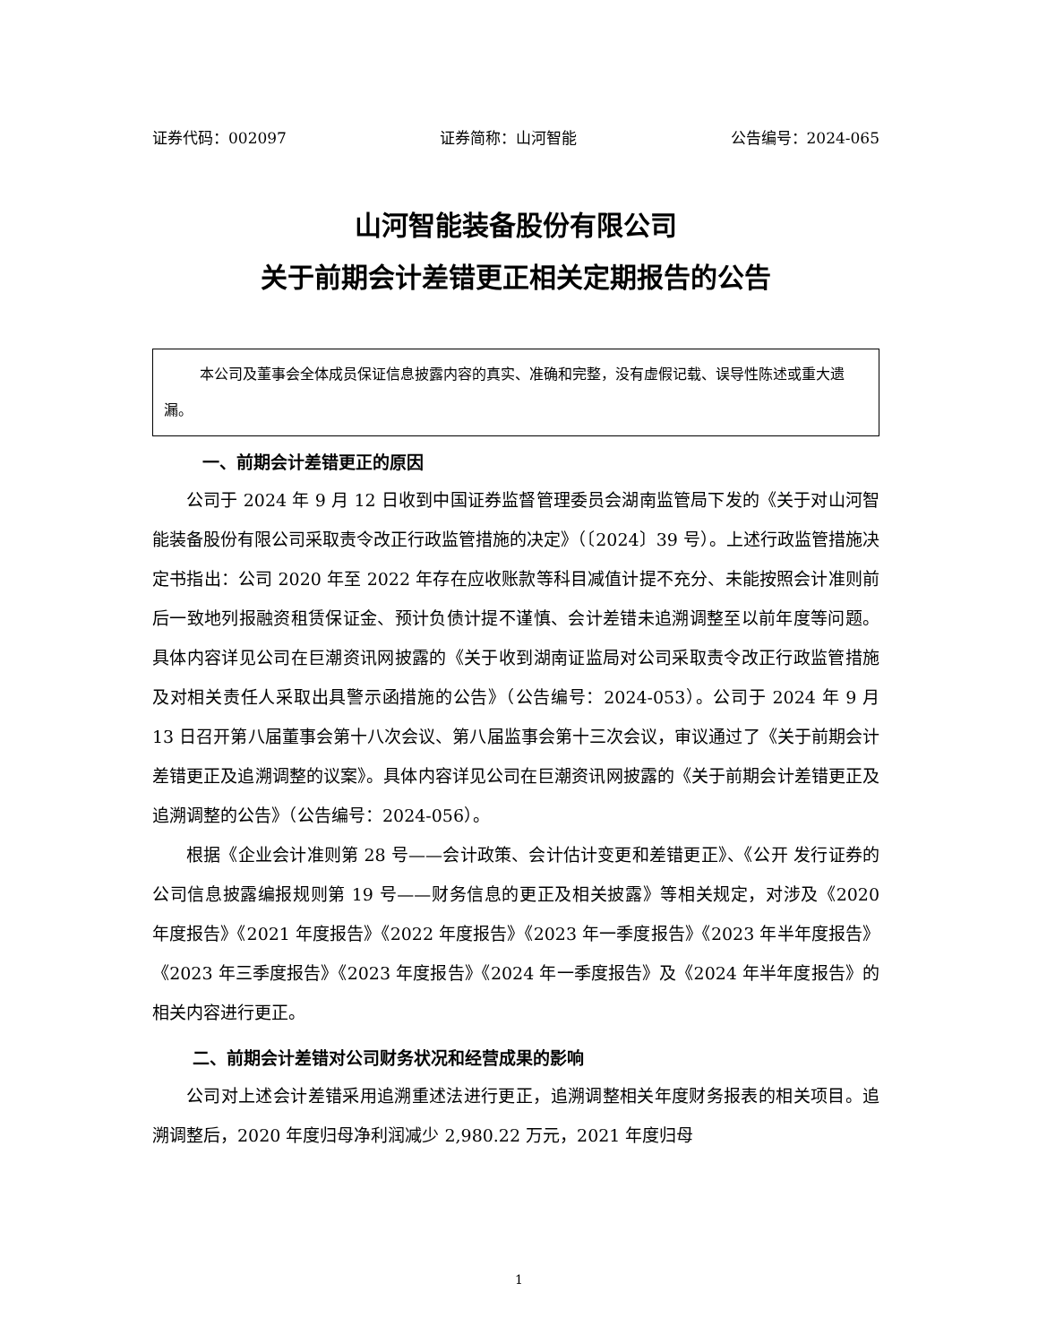证券代码：002097 证券简称：山河智能 公告编号：2024-065
山河智能装备股份有限公司
关于前期会计差错更正相关定期报告的公告
本公司及董事会全体成员保证信息披露内容的真实、准确和完整，没有虚假记载、误导性陈述或重大遗漏。
一、前期会计差错更正的原因
公司于 2024 年 9 月 12 日收到中国证券监督管理委员会湖南监管局下发的《关于对山河智能装备股份有限公司采取责令改正行政监管措施的决定》（〔2024〕39 号）。上述行政监管措施决定书指出：公司 2020 年至 2022 年存在应收账款等科目减值计提不充分、未能按照会计准则前后一致地列报融资租赁保证金、预计负债计提不谨慎、会计差错未追溯调整至以前年度等问题。具体内容详见公司在巨潮资讯网披露的《关于收到湖南证监局对公司采取责令改正行政监管措施及对相关责任人采取出具警示函措施的公告》（公告编号：2024-053）。公司于 2024 年 9 月 13 日召开第八届董事会第十八次会议、第八届监事会第十三次会议，审议通过了《关于前期会计差错更正及追溯调整的议案》。具体内容详见公司在巨潮资讯网披露的《关于前期会计差错更正及追溯调整的公告》（公告编号：2024-056）。
根据《企业会计准则第 28 号——会计政策、会计估计变更和差错更正》、《公开 发行证券的公司信息披露编报规则第 19 号——财务信息的更正及相关披露》等相关规定，对涉及《2020 年度报告》《2021 年度报告》《2022 年度报告》《2023 年一季度报告》《2023 年半年度报告》《2023 年三季度报告》《2023 年度报告》《2024 年一季度报告》及《2024 年半年度报告》的相关内容进行更正。
二、前期会计差错对公司财务状况和经营成果的影响
公司对上述会计差错采用追溯重述法进行更正，追溯调整相关年度财务报表的相关项目。追溯调整后，2020 年度归母净利润减少 2,980.22 万元，2021 年度归母
1